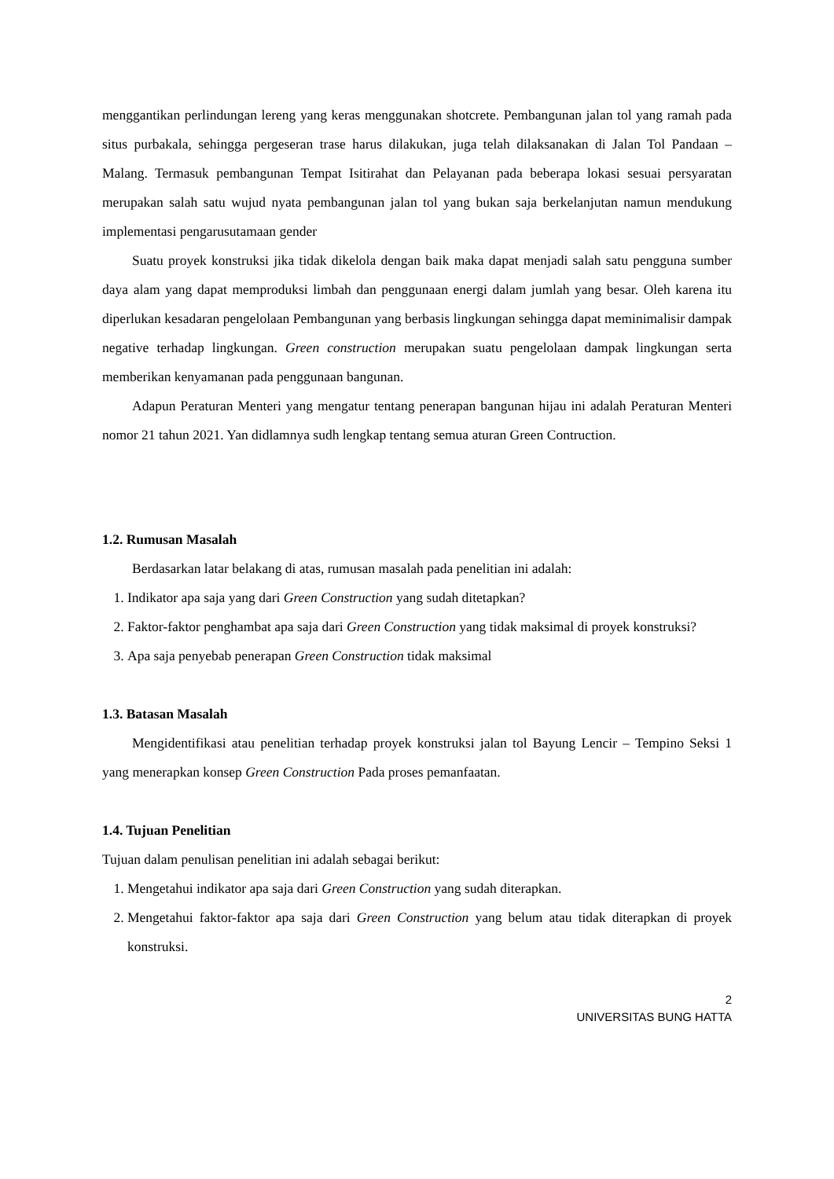menggantikan perlindungan lereng yang keras menggunakan shotcrete. Pembangunan jalan tol yang ramah pada situs purbakala, sehingga pergeseran trase harus dilakukan, juga telah dilaksanakan di Jalan Tol Pandaan – Malang. Termasuk pembangunan Tempat Isitirahat dan Pelayanan pada beberapa lokasi sesuai persyaratan merupakan salah satu wujud nyata pembangunan jalan tol yang bukan saja berkelanjutan namun mendukung implementasi pengarusutamaan gender
Suatu proyek konstruksi jika tidak dikelola dengan baik maka dapat menjadi salah satu pengguna sumber daya alam yang dapat memproduksi limbah dan penggunaan energi dalam jumlah yang besar. Oleh karena itu diperlukan kesadaran pengelolaan Pembangunan yang berbasis lingkungan sehingga dapat meminimalisir dampak negative terhadap lingkungan. Green construction merupakan suatu pengelolaan dampak lingkungan serta memberikan kenyamanan pada penggunaan bangunan.
Adapun Peraturan Menteri yang mengatur tentang penerapan bangunan hijau ini adalah Peraturan Menteri nomor 21 tahun 2021. Yan didlamnya sudh lengkap tentang semua aturan Green Contruction.
1.2. Rumusan Masalah
Berdasarkan latar belakang di atas, rumusan masalah pada penelitian ini adalah:
1. Indikator apa saja yang dari Green Construction yang sudah ditetapkan?
2. Faktor-faktor penghambat apa saja dari Green Construction yang tidak maksimal di proyek konstruksi?
3. Apa saja penyebab penerapan Green Construction tidak maksimal
1.3. Batasan Masalah
Mengidentifikasi atau penelitian terhadap proyek konstruksi jalan tol Bayung Lencir – Tempino Seksi 1 yang menerapkan konsep Green Construction Pada proses pemanfaatan.
1.4. Tujuan Penelitian
Tujuan dalam penulisan penelitian ini adalah sebagai berikut:
1. Mengetahui indikator apa saja dari Green Construction yang sudah diterapkan.
2. Mengetahui faktor-faktor apa saja dari Green Construction yang belum atau tidak diterapkan di proyek konstruksi.
2
UNIVERSITAS BUNG HATTA